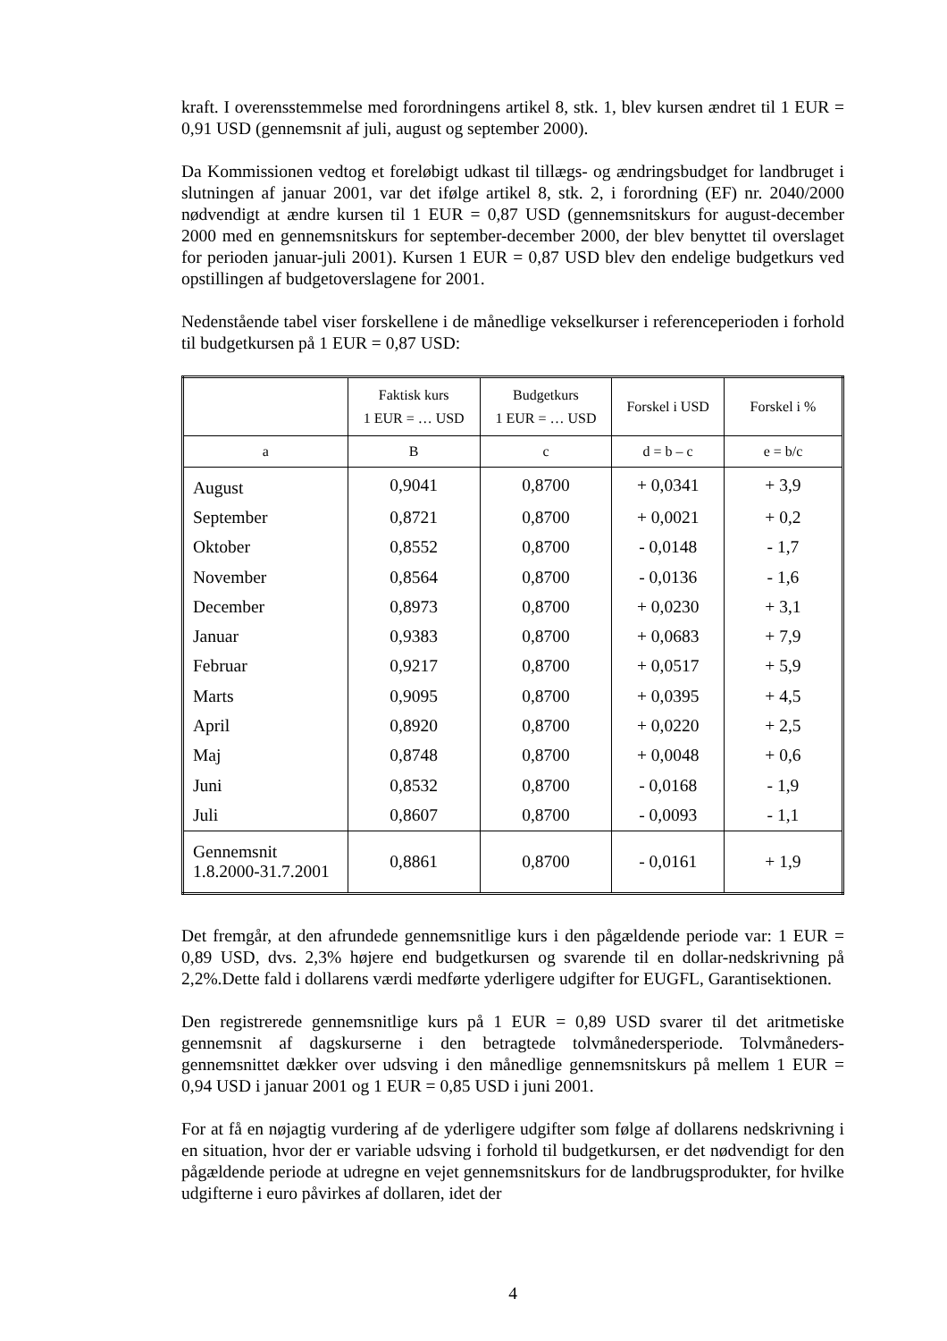kraft. I overensstemmelse med forordningens artikel 8, stk. 1, blev kursen ændret til 1 EUR = 0,91 USD (gennemsnit af juli, august og september 2000).
Da Kommissionen vedtog et foreløbigt udkast til tillægs- og ændringsbudget for landbruget i slutningen af januar 2001, var det ifølge artikel 8, stk. 2, i forordning (EF) nr. 2040/2000 nødvendigt at ændre kursen til 1 EUR = 0,87 USD (gennemsnitskurs for august-december 2000 med en gennemsnitskurs for september-december 2000, der blev benyttet til overslaget for perioden januar-juli 2001). Kursen 1 EUR = 0,87 USD blev den endelige budgetkurs ved opstillingen af budgetoverslagene for 2001.
Nedenstående tabel viser forskellene i de månedlige vekselkurser i referenceperioden i forhold til budgetkursen på 1 EUR = 0,87 USD:
| | Faktisk kurs 1 EUR = … USD | Budgetkurs 1 EUR = … USD | Forskel i USD | Forskel i % |
| --- | --- | --- | --- | --- |
| a | B | c | d = b – c | e = b/c |
| August | 0,9041 | 0,8700 | + 0,0341 | + 3,9 |
| September | 0,8721 | 0,8700 | + 0,0021 | + 0,2 |
| Oktober | 0,8552 | 0,8700 | - 0,0148 | - 1,7 |
| November | 0,8564 | 0,8700 | - 0,0136 | - 1,6 |
| December | 0,8973 | 0,8700 | + 0,0230 | + 3,1 |
| Januar | 0,9383 | 0,8700 | + 0,0683 | + 7,9 |
| Februar | 0,9217 | 0,8700 | + 0,0517 | + 5,9 |
| Marts | 0,9095 | 0,8700 | + 0,0395 | + 4,5 |
| April | 0,8920 | 0,8700 | + 0,0220 | + 2,5 |
| Maj | 0,8748 | 0,8700 | + 0,0048 | + 0,6 |
| Juni | 0,8532 | 0,8700 | - 0,0168 | - 1,9 |
| Juli | 0,8607 | 0,8700 | - 0,0093 | - 1,1 |
| Gennemsnit 1.8.2000-31.7.2001 | 0,8861 | 0,8700 | - 0,0161 | + 1,9 |
Det fremgår, at den afrundede gennemsnitlige kurs i den pågældende periode var: 1 EUR = 0,89 USD, dvs. 2,3% højere end budgetkursen og svarende til en dollar-nedskrivning på 2,2%.Dette fald i dollarens værdi medførte yderligere udgifter for EUGFL, Garantisektionen.
Den registrerede gennemsnitlige kurs på 1 EUR = 0,89 USD svarer til det aritmetiske gennemsnit af dagskurserne i den betragtede tolvmånedersperiode. Tolvmåneders-gennemsnittet dækker over udsving i den månedlige gennemsnitskurs på mellem 1 EUR = 0,94 USD i januar 2001 og 1 EUR = 0,85 USD i juni 2001.
For at få en nøjagtig vurdering af de yderligere udgifter som følge af dollarens nedskrivning i en situation, hvor der er variable udsving i forhold til budgetkursen, er det nødvendigt for den pågældende periode at udregne en vejet gennemsnitskurs for de landbrugsprodukter, for hvilke udgifterne i euro påvirkes af dollaren, idet der
4